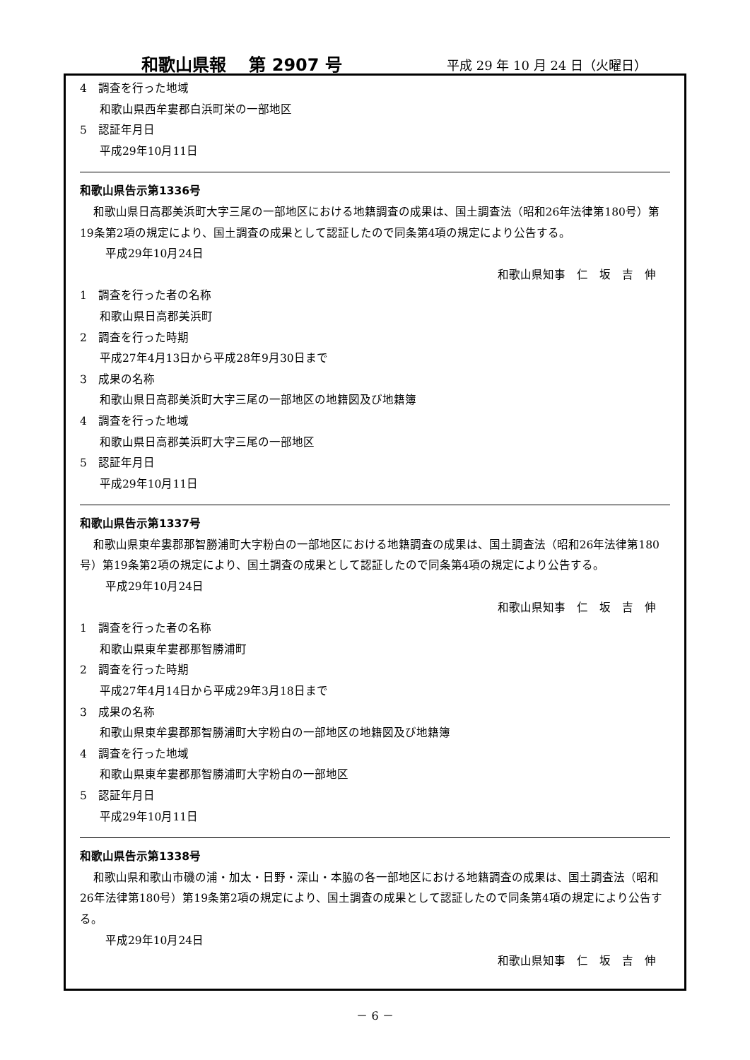和歌山県報　 第 2907 号 平成 29 年 10 月 24 日（火曜日）
4　調査を行った地域
和歌山県西牟婁郡白浜町栄の一部地区
5　認証年月日
平成29年10月11日
和歌山県告示第1336号
和歌山県日高郡美浜町大字三尾の一部地区における地籍調査の成果は、国土調査法（昭和26年法律第180号）第19条第2項の規定により、国土調査の成果として認証したので同条第4項の規定により公告する。
平成29年10月24日
和歌山県知事　仁　坂　吉　伸
1　調査を行った者の名称
和歌山県日高郡美浜町
2　調査を行った時期
平成27年4月13日から平成28年9月30日まで
3　成果の名称
和歌山県日高郡美浜町大字三尾の一部地区の地籍図及び地籍簿
4　調査を行った地域
和歌山県日高郡美浜町大字三尾の一部地区
5　認証年月日
平成29年10月11日
和歌山県告示第1337号
和歌山県東牟婁郡那智勝浦町大字粉白の一部地区における地籍調査の成果は、国土調査法（昭和26年法律第180号）第19条第2項の規定により、国土調査の成果として認証したので同条第4項の規定により公告する。
平成29年10月24日
和歌山県知事　仁　坂　吉　伸
1　調査を行った者の名称
和歌山県東牟婁郡那智勝浦町
2　調査を行った時期
平成27年4月14日から平成29年3月18日まで
3　成果の名称
和歌山県東牟婁郡那智勝浦町大字粉白の一部地区の地籍図及び地籍簿
4　調査を行った地域
和歌山県東牟婁郡那智勝浦町大字粉白の一部地区
5　認証年月日
平成29年10月11日
和歌山県告示第1338号
和歌山県和歌山市磯の浦・加太・日野・深山・本脇の各一部地区における地籍調査の成果は、国土調査法（昭和26年法律第180号）第19条第2項の規定により、国土調査の成果として認証したので同条第4項の規定により公告する。
平成29年10月24日
和歌山県知事　仁　坂　吉　伸
－ 6 －